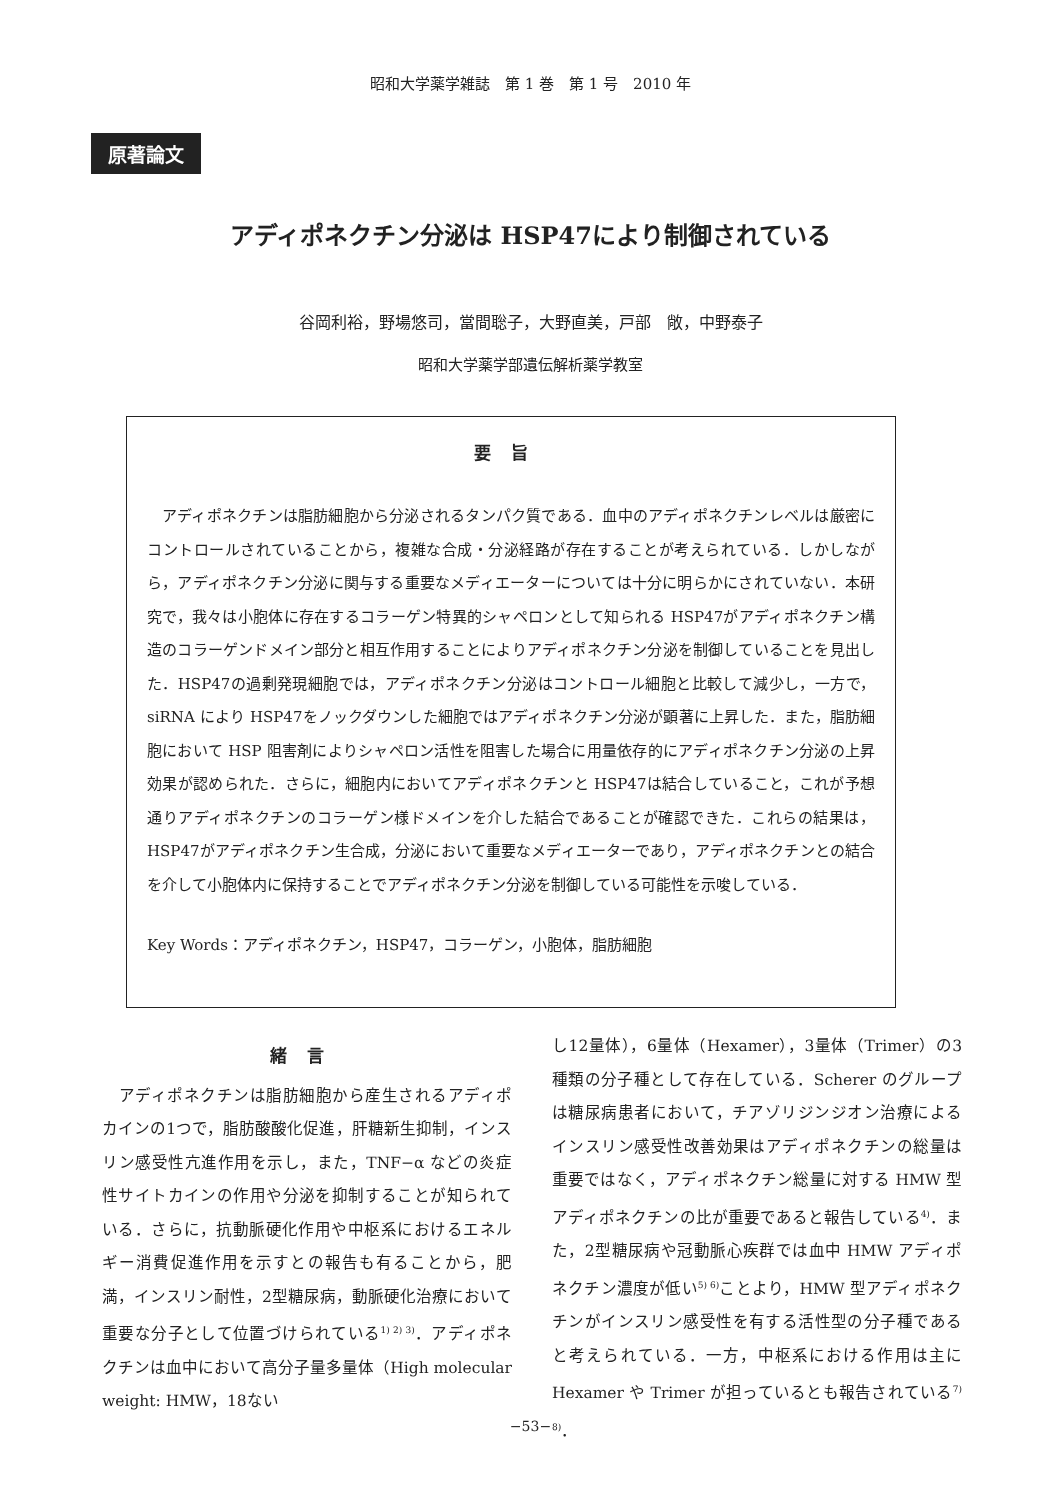昭和大学薬学雑誌　第 1 巻　第 1 号　2010 年
原著論文
アディポネクチン分泌は HSP47により制御されている
谷岡利裕，野場悠司，當間聡子，大野直美，戸部　敞，中野泰子
昭和大学薬学部遺伝解析薬学教室
要旨
アディポネクチンは脂肪細胞から分泌されるタンパク質である．血中のアディポネクチンレベルは厳密にコントロールされていることから，複雑な合成・分泌経路が存在することが考えられている．しかしながら，アディポネクチン分泌に関与する重要なメディエーターについては十分に明らかにされていない．本研究で，我々は小胞体に存在するコラーゲン特異的シャペロンとして知られる HSP47がアディポネクチン構造のコラーゲンドメイン部分と相互作用することによりアディポネクチン分泌を制御していることを見出した．HSP47の過剰発現細胞では，アディポネクチン分泌はコントロール細胞と比較して減少し，一方で，siRNA により HSP47をノックダウンした細胞ではアディポネクチン分泌が顕著に上昇した．また，脂肪細胞において HSP 阻害剤によりシャペロン活性を阻害した場合に用量依存的にアディポネクチン分泌の上昇効果が認められた．さらに，細胞内においてアディポネクチンと HSP47は結合していること，これが予想通りアディポネクチンのコラーゲン様ドメインを介した結合であることが確認できた．これらの結果は，HSP47がアディポネクチン生合成，分泌において重要なメディエーターであり，アディポネクチンとの結合を介して小胞体内に保持することでアディポネクチン分泌を制御している可能性を示唆している．
Key Words：アディポネクチン，HSP47，コラーゲン，小胞体，脂肪細胞
緒言
　アディポネクチンは脂肪細胞から産生されるアディポカインの1つで，脂肪酸酸化促進，肝糖新生抑制，インスリン感受性亢進作用を示し，また，TNF−α などの炎症性サイトカインの作用や分泌を抑制することが知られている．さらに，抗動脈硬化作用や中枢系におけるエネルギー消費促進作用を示すとの報告も有ることから，肥満，インスリン耐性，2型糖尿病，動脈硬化治療において重要な分子として位置づけられている<sup>1) 2) 3)</sup>．アディポネクチンは血中において高分子量多量体（High molecular weight: HMW，18ない
し12量体），6量体（Hexamer），3量体（Trimer）の3種類の分子種として存在している．Scherer のグループは糖尿病患者において，チアゾリジンジオン治療によるインスリン感受性改善効果はアディポネクチンの総量は重要ではなく，アディポネクチン総量に対する HMW 型アディポネクチンの比が重要であると報告している<sup>4)</sup>．また，2型糖尿病や冠動脈心疾群では血中 HMW アディポネクチン濃度が低い<sup>5) 6)</sup>ことより，HMW 型アディポネクチンがインスリン感受性を有する活性型の分子種であると考えられている．一方，中枢系における作用は主に Hexamer や Trimer が担っているとも報告されている<sup>7) 8)</sup>．
−53−